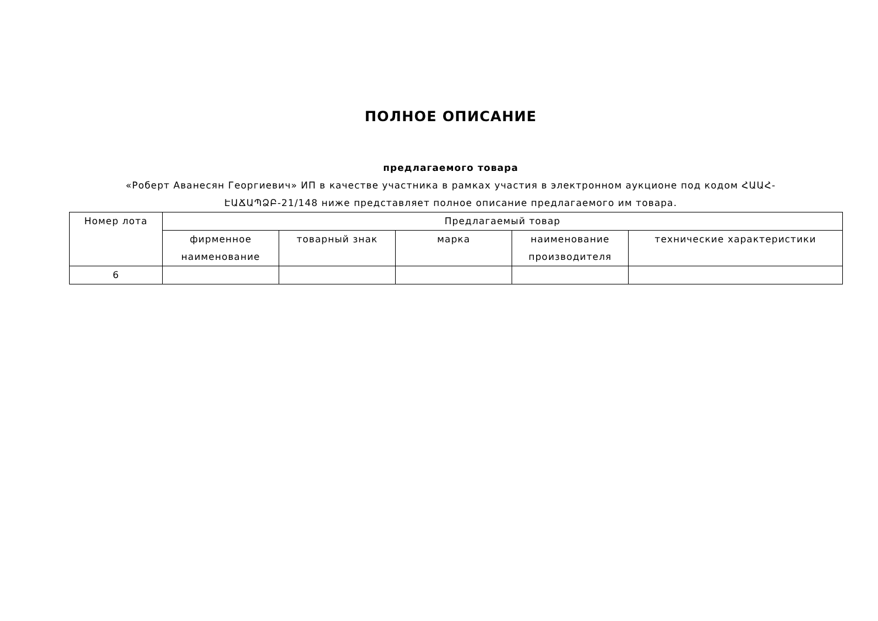ПОЛНОЕ ОПИСАНИЕ
предлагаемого товара
«Роберт Аванесян Георгиевич» ИП в качестве участника в рамках участия в электронном аукционе под кодом ՀԱԱՀ-ԷԱՃԱՊՁԲ-21/148 ниже представляет полное описание предлагаемого им товара.
| Номер лота | Предлагаемый товар | | | | |
| --- | --- | --- | --- | --- | --- |
| | фирменное наименование | товарный знак | марка | наименование производителя | технические характеристики |
| 6 | | | | | |